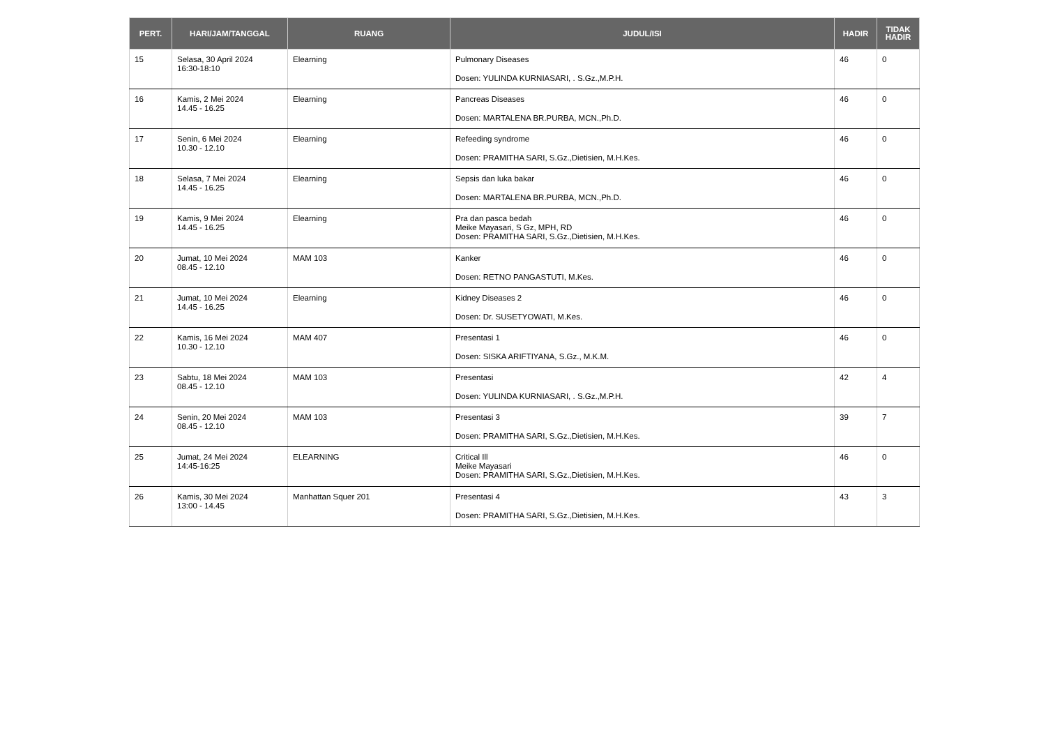| PERT. | HARI/JAM/TANGGAL | RUANG | JUDUL/ISI | HADIR | TIDAK HADIR |
| --- | --- | --- | --- | --- | --- |
| 15 | Selasa, 30 April 2024 16:30-18:10 | Elearning | Pulmonary Diseases Dosen: YULINDA KURNIASARI, . S.Gz.,M.P.H. | 46 | 0 |
| 16 | Kamis, 2 Mei 2024 14.45 - 16.25 | Elearning | Pancreas Diseases Dosen: MARTALENA BR.PURBA, MCN.,Ph.D. | 46 | 0 |
| 17 | Senin, 6 Mei 2024 10.30 - 12.10 | Elearning | Refeeding syndrome Dosen: PRAMITHA SARI, S.Gz.,Dietisien, M.H.Kes. | 46 | 0 |
| 18 | Selasa, 7 Mei 2024 14.45 - 16.25 | Elearning | Sepsis dan luka bakar Dosen: MARTALENA BR.PURBA, MCN.,Ph.D. | 46 | 0 |
| 19 | Kamis, 9 Mei 2024 14.45 - 16.25 | Elearning | Pra dan pasca bedah Meike Mayasari, S Gz, MPH, RD Dosen: PRAMITHA SARI, S.Gz.,Dietisien, M.H.Kes. | 46 | 0 |
| 20 | Jumat, 10 Mei 2024 08.45 - 12.10 | MAM 103 | Kanker Dosen: RETNO PANGASTUTI, M.Kes. | 46 | 0 |
| 21 | Jumat, 10 Mei 2024 14.45 - 16.25 | Elearning | Kidney Diseases 2 Dosen: Dr. SUSETYOWATI, M.Kes. | 46 | 0 |
| 22 | Kamis, 16 Mei 2024 10.30 - 12.10 | MAM 407 | Presentasi 1 Dosen: SISKA ARIFTIYANA, S.Gz., M.K.M. | 46 | 0 |
| 23 | Sabtu, 18 Mei 2024 08.45 - 12.10 | MAM 103 | Presentasi Dosen: YULINDA KURNIASARI, . S.Gz.,M.P.H. | 42 | 4 |
| 24 | Senin, 20 Mei 2024 08.45 - 12.10 | MAM 103 | Presentasi 3 Dosen: PRAMITHA SARI, S.Gz.,Dietisien, M.H.Kes. | 39 | 7 |
| 25 | Jumat, 24 Mei 2024 14:45-16:25 | ELEARNING | Critical Ill Meike Mayasari Dosen: PRAMITHA SARI, S.Gz.,Dietisien, M.H.Kes. | 46 | 0 |
| 26 | Kamis, 30 Mei 2024 13:00 - 14.45 | Manhattan Squer 201 | Presentasi 4 Dosen: PRAMITHA SARI, S.Gz.,Dietisien, M.H.Kes. | 43 | 3 |